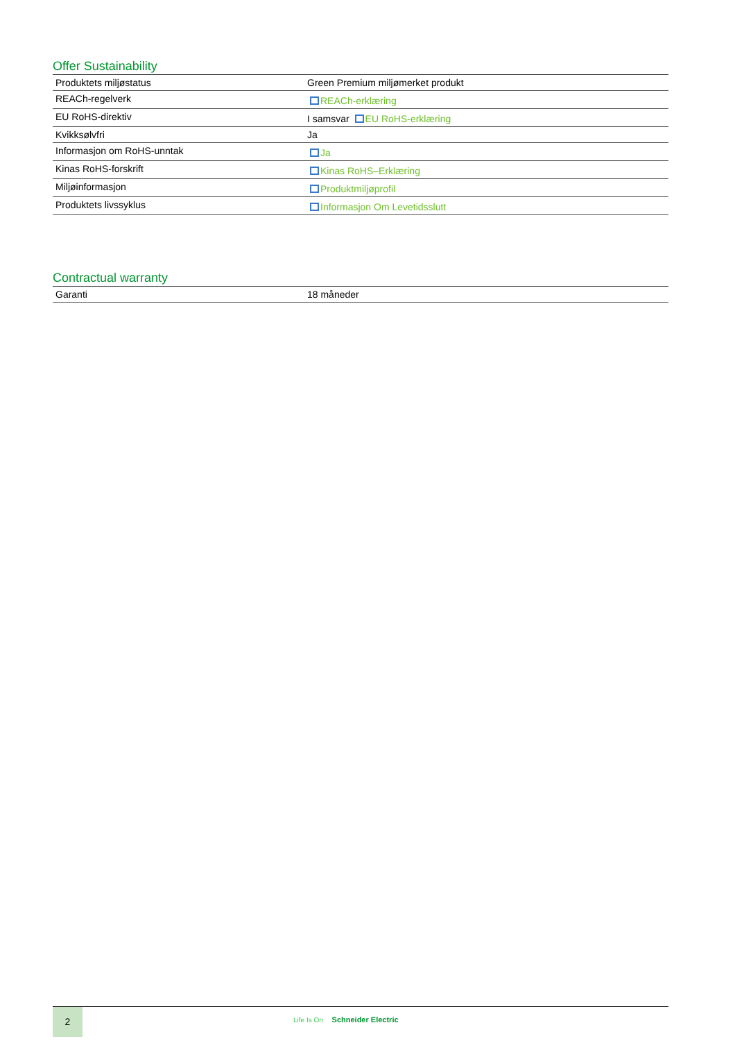Offer Sustainability
| Produktets miljøstatus | Green Premium miljømerket produkt |
| REACh-regelverk | REACh-erklæring |
| EU RoHS-direktiv | I samsvar EU RoHS-erklæring |
| Kvikksølvfri | Ja |
| Informasjon om RoHS-unntak | Ja |
| Kinas RoHS-forskrift | Kinas RoHS–Erklæring |
| Miljøinformasjon | Produktmiljøprofil |
| Produktets livssyklus | Informasjon Om Levetidsslutt |
Contractual warranty
| Garanti | 18 måneder |
2
Life Is On Schneider Electric